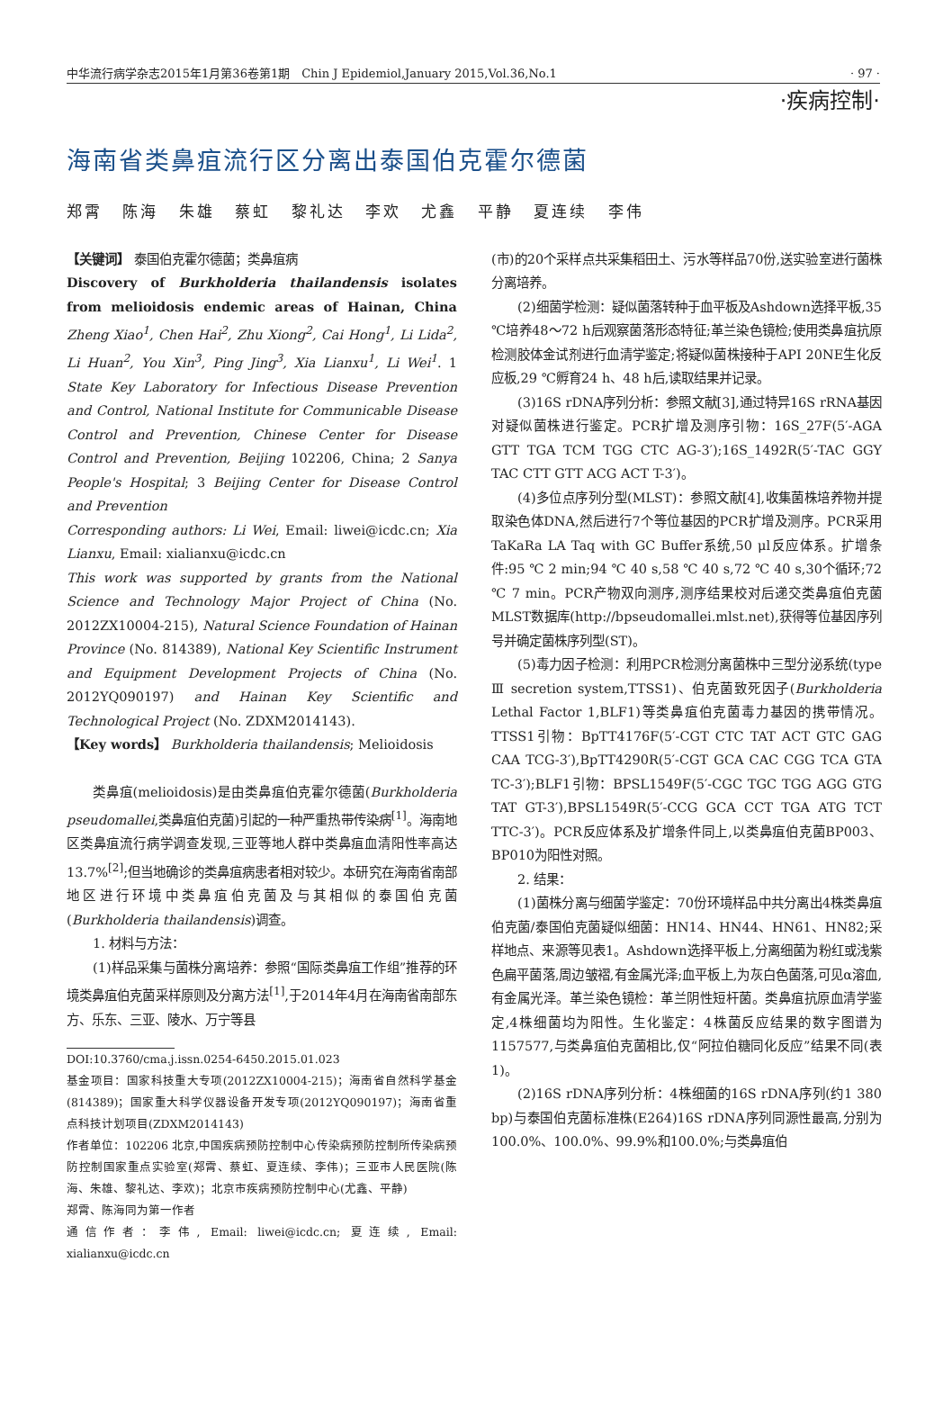中华流行病学杂志2015年1月第36卷第1期　Chin J Epidemiol,January 2015,Vol.36,No.1 · 97 ·
·疾病控制·
海南省类鼻疽流行区分离出泰国伯克霍尔德菌
郑霄 陈海 朱雄 蔡虹 黎礼达 李欢 尤鑫 平静 夏连续 李伟
【关键词】 泰国伯克霍尔德菌；类鼻疽病
Discovery of Burkholderia thailandensis isolates from melioidosis endemic areas of Hainan, China Zheng Xiao<sup>1</sup>, Chen Hai<sup>2</sup>, Zhu Xiong<sup>2</sup>, Cai Hong<sup>1</sup>, Li Lida<sup>2</sup>, Li Huan<sup>2</sup>, You Xin<sup>3</sup>, Ping Jing<sup>3</sup>, Xia Lianxu<sup>1</sup>, Li Wei<sup>1</sup>. 1 State Key Laboratory for Infectious Disease Prevention and Control, National Institute for Communicable Disease Control and Prevention, Chinese Center for Disease Control and Prevention, Beijing 102206, China; 2 Sanya People's Hospital; 3 Beijing Center for Disease Control and Prevention
Corresponding authors: Li Wei, Email: liwei@icdc.cn; Xia Lianxu, Email: xialianxu@icdc.cn
This work was supported by grants from the National Science and Technology Major Project of China (No. 2012ZX10004-215), Natural Science Foundation of Hainan Province (No. 814389), National Key Scientific Instrument and Equipment Development Projects of China (No. 2012YQ090197) and Hainan Key Scientific and Technological Project (No. ZDXM2014143).
【Key words】 Burkholderia thailandensis; Melioidosis
类鼻疽(melioidosis)是由类鼻疽伯克霍尔德菌(Burkholderia pseudomallei,类鼻疽伯克菌)引起的一种严重热带传染病<sup>[1]</sup>。海南地区类鼻疽流行病学调查发现,三亚等地人群中类鼻疽血清阳性率高达13.7%<sup>[2]</sup>;但当地确诊的类鼻疽病患者相对较少。本研究在海南省南部地区进行环境中类鼻疽伯克菌及与其相似的泰国伯克菌(Burkholderia thailandensis)调查。
1. 材料与方法：
(1)样品采集与菌株分离培养：参照“国际类鼻疽工作组”推荐的环境类鼻疽伯克菌采样原则及分离方法<sup>[1]</sup>,于2014年4月在海南省南部东方、乐东、三亚、陵水、万宁等县
DOI:10.3760/cma.j.issn.0254-6450.2015.01.023
基金项目：国家科技重大专项(2012ZX10004-215)；海南省自然科学基金(814389)；国家重大科学仪器设备开发专项(2012YQ090197)；海南省重点科技计划项目(ZDXM2014143)
作者单位：102206 北京,中国疾病预防控制中心传染病预防控制所传染病预防控制国家重点实验室(郑霄、蔡虹、夏连续、李伟)；三亚市人民医院(陈海、朱雄、黎礼达、李欢)；北京市疾病预防控制中心(尤鑫、平静)
郑霄、陈海同为第一作者
通信作者：李伟, Email: liwei@icdc.cn; 夏连续, Email: xialianxu@icdc.cn
(市)的20个采样点共采集稻田土、污水等样品70份,送实验室进行菌株分离培养。
(2)细菌学检测：疑似菌落转种于血平板及Ashdown选择平板,35 ℃培养48～72 h后观察菌落形态特征;革兰染色镜检;使用类鼻疽抗原检测胶体金试剂进行血清学鉴定;将疑似菌株接种于API 20NE生化反应板,29 ℃孵育24 h、48 h后,读取结果并记录。
(3)16S rDNA序列分析：参照文献[3],通过特异16S rRNA基因对疑似菌株进行鉴定。PCR扩增及测序引物：16S_27F(5′-AGA GTT TGA TCM TGG CTC AG-3′);16S_1492R(5′-TAC GGY TAC CTT GTT ACG ACT T-3′)。
(4)多位点序列分型(MLST)：参照文献[4],收集菌株培养物并提取染色体DNA,然后进行7个等位基因的PCR扩增及测序。PCR采用TaKaRa LA Taq with GC Buffer系统,50 μl反应体系。扩增条件:95 ℃ 2 min;94 ℃ 40 s,58 ℃ 40 s,72 ℃ 40 s,30个循环;72 ℃ 7 min。PCR产物双向测序,测序结果校对后递交类鼻疽伯克菌MLST数据库(http://bpseudomallei.mlst.net),获得等位基因序列号并确定菌株序列型(ST)。
(5)毒力因子检测：利用PCR检测分离菌株中三型分泌系统(type Ⅲ secretion system,TTSS1)、伯克菌致死因子(Burkholderia Lethal Factor 1,BLF1)等类鼻疽伯克菌毒力基因的携带情况。TTSS1引物：BpTT4176F(5′-CGT CTC TAT ACT GTC GAG CAA TCG-3′),BpTT4290R(5′-CGT GCA CAC CGG TCA GTA TC-3′);BLF1引物：BPSL1549F(5′-CGC TGC TGG AGG GTG TAT GT-3′),BPSL1549R(5′-CCG GCA CCT TGA ATG TCT TTC-3′)。PCR反应体系及扩增条件同上,以类鼻疽伯克菌BP003、BP010为阳性对照。
2. 结果：
(1)菌株分离与细菌学鉴定：70份环境样品中共分离出4株类鼻疽伯克菌/泰国伯克菌疑似细菌：HN14、HN44、HN61、HN82;采样地点、来源等见表1。Ashdown选择平板上,分离细菌为粉红或浅紫色扁平菌落,周边皱褶,有金属光泽;血平板上,为灰白色菌落,可见α溶血,有金属光泽。革兰染色镜检：革兰阴性短杆菌。类鼻疽抗原血清学鉴定,4株细菌均为阳性。生化鉴定：4株菌反应结果的数字图谱为1157577,与类鼻疽伯克菌相比,仅“阿拉伯糖同化反应”结果不同(表1)。
(2)16S rDNA序列分析：4株细菌的16S rDNA序列(约1 380 bp)与泰国伯克菌标准株(E264)16S rDNA序列同源性最高,分别为100.0%、100.0%、99.9%和100.0%;与类鼻疽伯